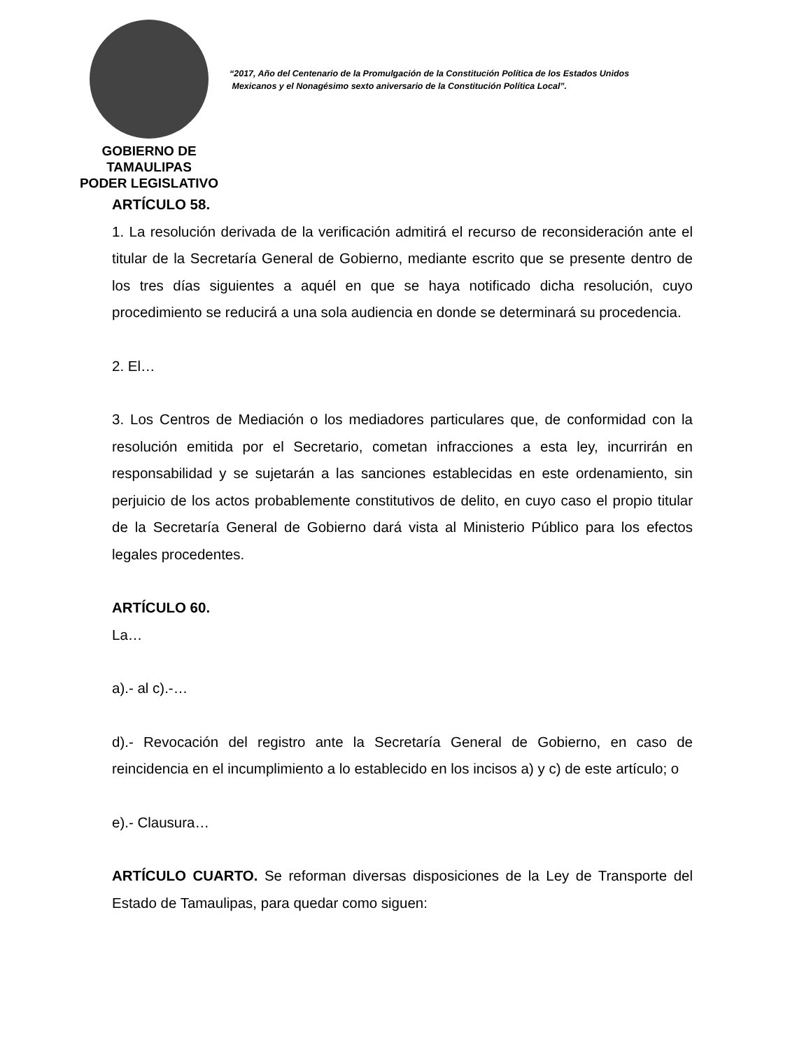GOBIERNO DE TAMAULIPAS
PODER LEGISLATIVO
“2017, Año del Centenario de la Promulgación de la Constitución Política de los Estados Unidos
Mexicanos y el Nonagésimo sexto aniversario de la Constitución Política Local”.
ARTÍCULO 58.
1. La resolución derivada de la verificación admitirá el recurso de reconsideración ante el titular de la Secretaría General de Gobierno, mediante escrito que se presente dentro de los tres días siguientes a aquél en que se haya notificado dicha resolución, cuyo procedimiento se reducirá a una sola audiencia en donde se determinará su procedencia.
2. El…
3. Los Centros de Mediación o los mediadores particulares que, de conformidad con la resolución emitida por el Secretario, cometan infracciones a esta ley, incurrirán en responsabilidad y se sujetarán a las sanciones establecidas en este ordenamiento, sin perjuicio de los actos probablemente constitutivos de delito, en cuyo caso el propio titular de la Secretaría General de Gobierno dará vista al Ministerio Público para los efectos legales procedentes.
ARTÍCULO 60.
La…
a).- al c).-…
d).- Revocación del registro ante la Secretaría General de Gobierno, en caso de reincidencia en el incumplimiento a lo establecido en los incisos a) y c) de este artículo; o
e).- Clausura…
ARTÍCULO CUARTO. Se reforman diversas disposiciones de la Ley de Transporte del Estado de Tamaulipas, para quedar como siguen: